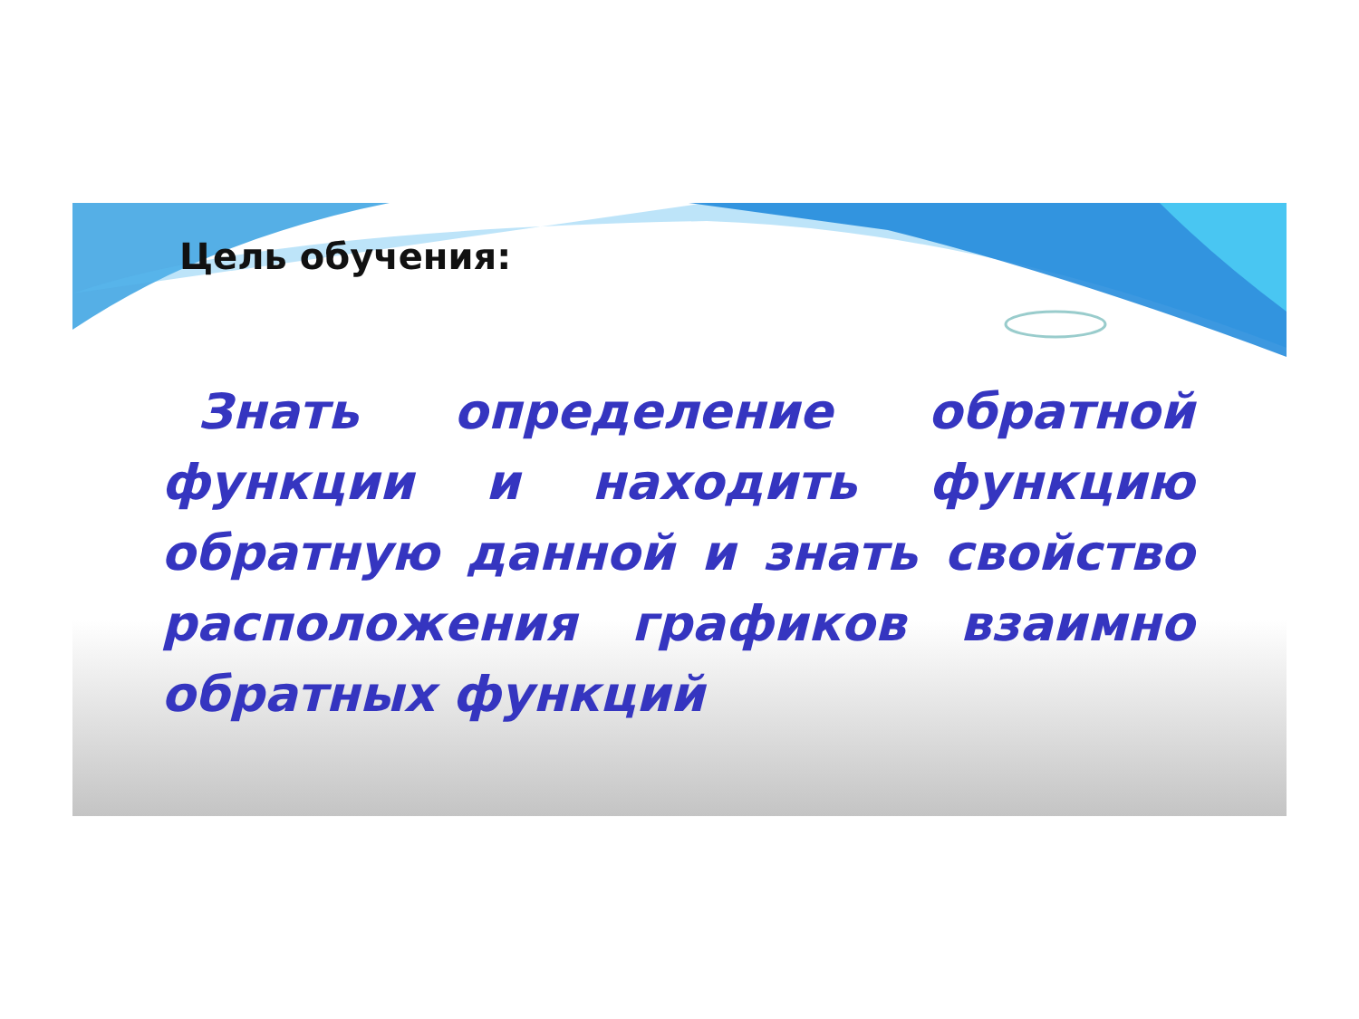Цель обучения:
Знать определение обратной функции и находить функцию обратную данной и знать свойство расположения графиков взаимно обратных функций